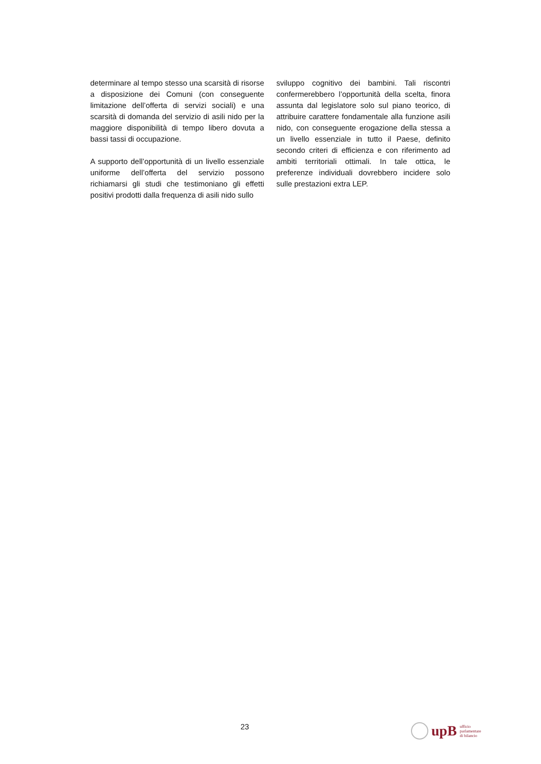determinare al tempo stesso una scarsità di risorse a disposizione dei Comuni (con conseguente limitazione dell’offerta di servizi sociali) e una scarsità di domanda del servizio di asili nido per la maggiore disponibilità di tempo libero dovuta a bassi tassi di occupazione.
A supporto dell’opportunità di un livello essenziale uniforme dell’offerta del servizio possono richiamarsi gli studi che testimoniano gli effetti positivi prodotti dalla frequenza di asili nido sullo
sviluppo cognitivo dei bambini. Tali riscontri confermerebbero l’opportunità della scelta, finora assunta dal legislatore solo sul piano teorico, di attribuire carattere fondamentale alla funzione asili nido, con conseguente erogazione della stessa a un livello essenziale in tutto il Paese, definito secondo criteri di efficienza e con riferimento ad ambiti territoriali ottimali. In tale ottica, le preferenze individuali dovrebbero incidere solo sulle prestazioni extra LEP.
23
upB ufficio
parlamentare
di bilancio